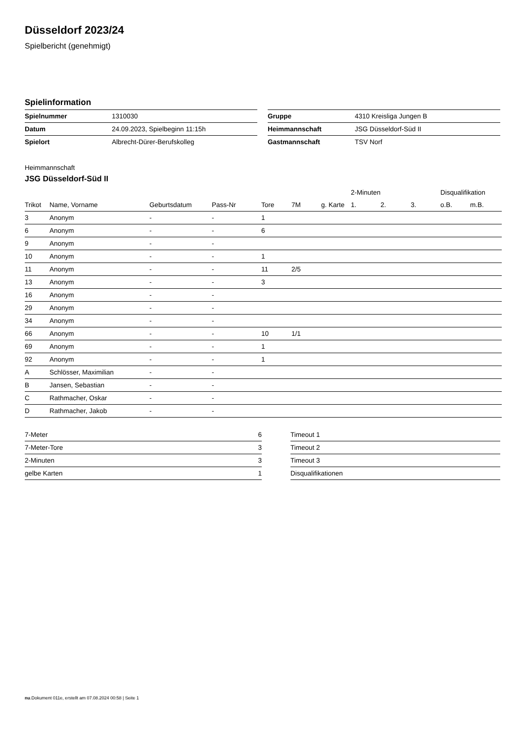Düsseldorf 2023/24
Spielbericht (genehmigt)
Spielinformation
| Spielnummer | 1310030 |
| Datum | 24.09.2023, Spielbeginn 11:15h |
| Spielort | Albrecht-Dürer-Berufskolleg |
| Gruppe | 4310 Kreisliga Jungen B |
| Heimmannschaft | JSG Düsseldorf-Süd II |
| Gastmannschaft | TSV Norf |
Heimmannschaft
JSG Düsseldorf-Süd II
| | | | | | | | 2-Minuten | | | Disqualifikation | |
| --- | --- | --- | --- | --- | --- | --- | --- | --- | --- | --- | --- |
| Trikot | Name, Vorname | Geburtsdatum | Pass-Nr | Tore | 7M | g. Karte | 1. | 2. | 3. | o.B. | m.B. |
| 3 | Anonym | - | - | 1 | | | | | | | |
| 6 | Anonym | - | - | 6 | | | | | | | |
| 9 | Anonym | - | - | | | | | | | | |
| 10 | Anonym | - | - | 1 | | | | | | | |
| 11 | Anonym | - | - | 11 | 2/5 | | | | | | |
| 13 | Anonym | - | - | 3 | | | | | | | |
| 16 | Anonym | - | - | | | | | | | | |
| 29 | Anonym | - | - | | | | | | | | |
| 34 | Anonym | - | - | | | | | | | | |
| 66 | Anonym | - | - | 10 | 1/1 | | | | | | |
| 69 | Anonym | - | - | 1 | | | | | | | |
| 92 | Anonym | - | - | 1 | | | | | | | |
| A | Schlösser, Maximilian | - | - | | | | | | | | |
| B | Jansen, Sebastian | - | - | | | | | | | | |
| C | Rathmacher, Oskar | - | - | | | | | | | | |
| D | Rathmacher, Jakob | - | - | | | | | | | | |
| 7-Meter | 6 |
| 7-Meter-Tore | 3 |
| 2-Minuten | 3 |
| gelbe Karten | 1 |
| Timeout 1 |
| Timeout 2 |
| Timeout 3 |
| Disqualifikationen |
nu.Dokument 011e, erstellt am 07.08.2024 00:58 | Seite 1